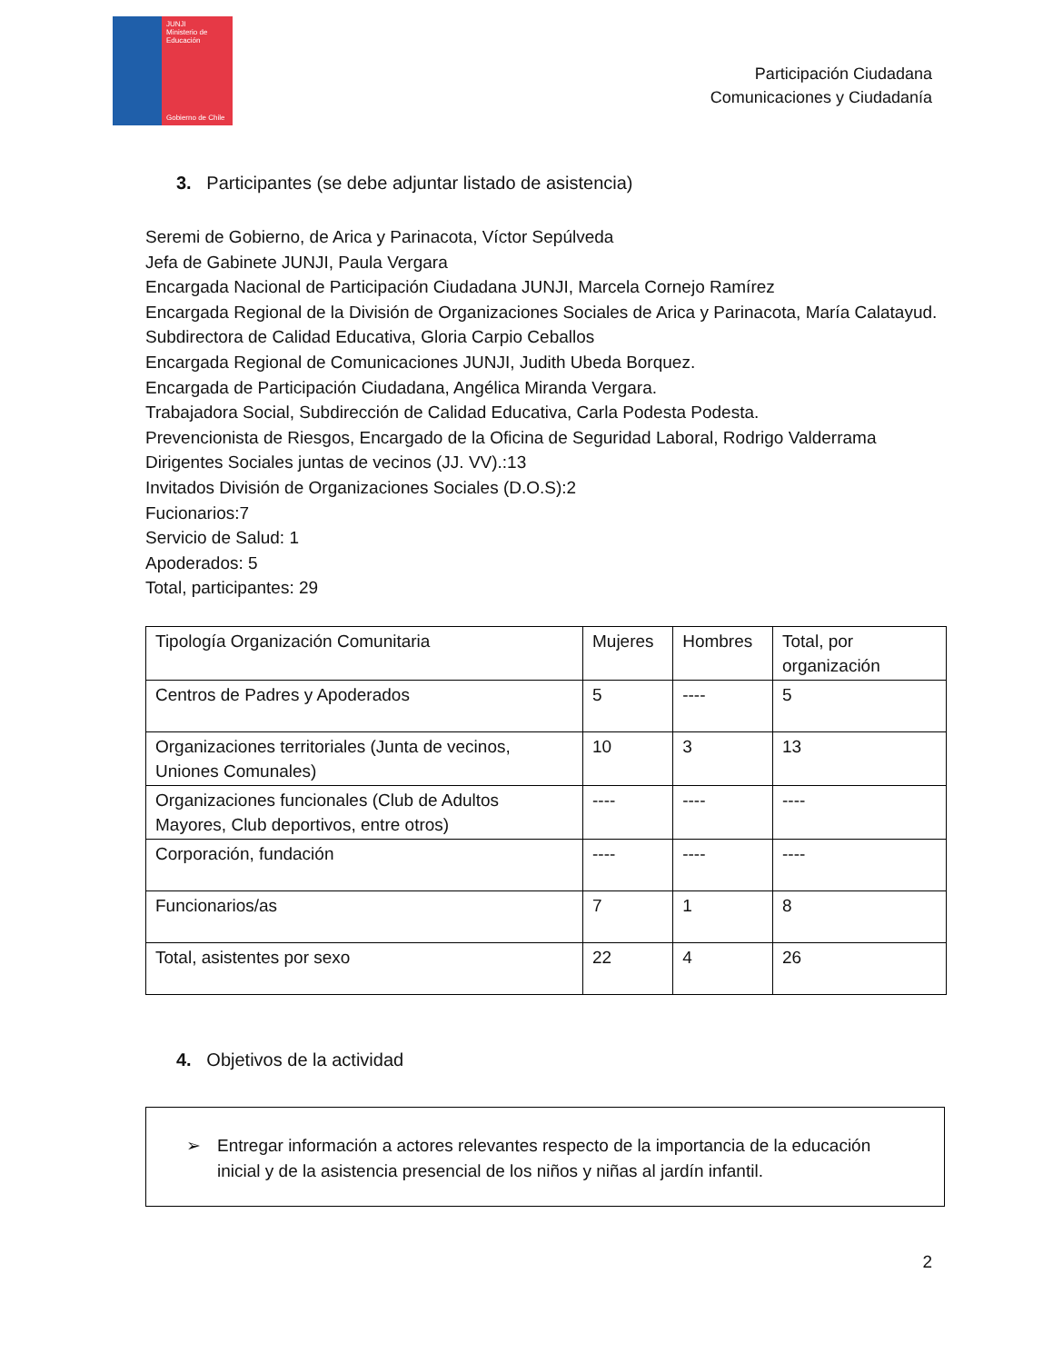JUNJI
Ministerio de Educación
Gobierno de Chile
Participación Ciudadana
Comunicaciones y Ciudadanía
3. Participantes (se debe adjuntar listado de asistencia)
Seremi de Gobierno, de Arica y Parinacota, Víctor Sepúlveda
Jefa de Gabinete JUNJI, Paula Vergara
Encargada Nacional de Participación Ciudadana JUNJI, Marcela Cornejo Ramírez
Encargada Regional de la División de Organizaciones Sociales de Arica y Parinacota, María Calatayud.
Subdirectora de Calidad Educativa, Gloria Carpio Ceballos
Encargada Regional de Comunicaciones JUNJI, Judith Ubeda Borquez.
Encargada de Participación Ciudadana, Angélica Miranda Vergara.
Trabajadora Social, Subdirección de Calidad Educativa, Carla Podesta Podesta.
Prevencionista de Riesgos, Encargado de la Oficina de Seguridad Laboral, Rodrigo Valderrama
Dirigentes Sociales juntas de vecinos (JJ. VV).:13
Invitados División de Organizaciones Sociales (D.O.S):2
Fucionarios:7
Servicio de Salud: 1
Apoderados: 5
Total, participantes: 29
| Tipología Organización Comunitaria | Mujeres | Hombres | Total, por organización |
| --- | --- | --- | --- |
| Centros de Padres y Apoderados | 5 | ---- | 5 |
| Organizaciones territoriales (Junta de vecinos, Uniones Comunales) | 10 | 3 | 13 |
| Organizaciones funcionales (Club de Adultos Mayores, Club deportivos, entre otros) | ---- | ---- | ---- |
| Corporación, fundación | ---- | ---- | ---- |
| Funcionarios/as | 7 | 1 | 8 |
| Total, asistentes por sexo | 22 | 4 | 26 |
4. Objetivos de la actividad
➢ Entregar información a actores relevantes respecto de la importancia de la educación inicial y de la asistencia presencial de los niños y niñas al jardín infantil.
2